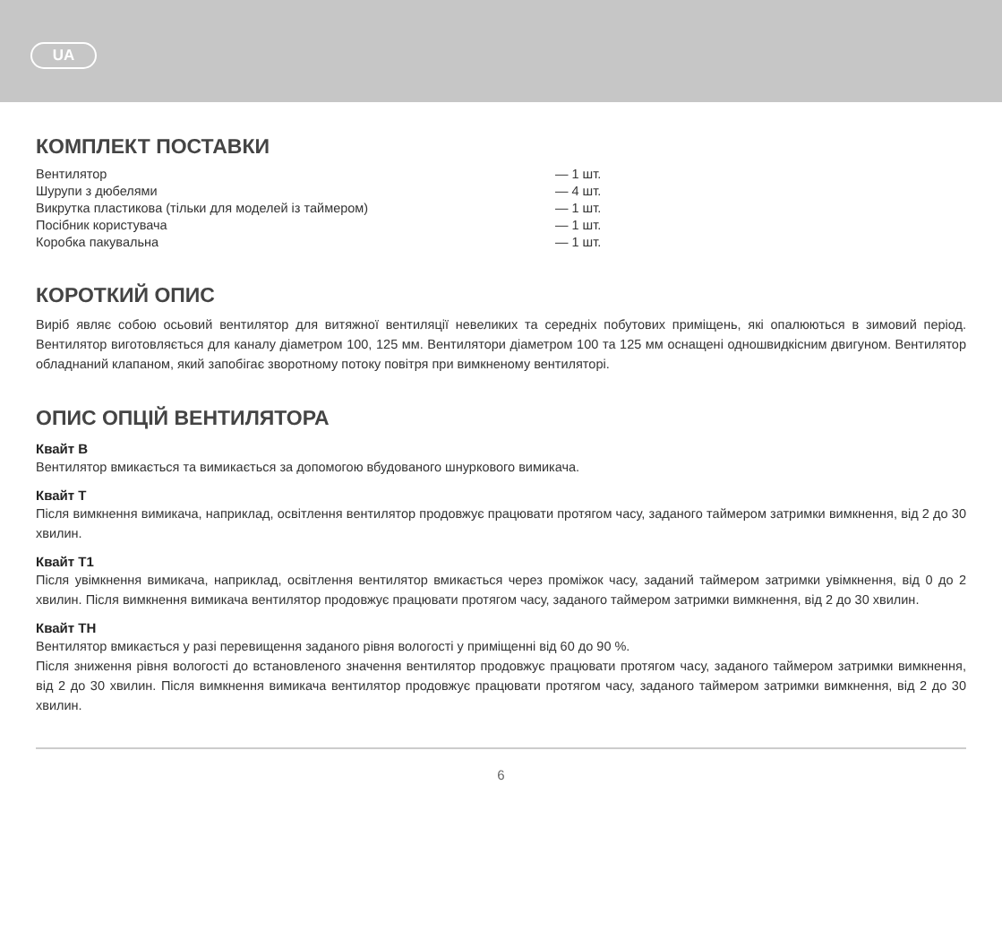UA
КОМПЛЕКТ ПОСТАВКИ
| Вентилятор | — 1 шт. |
| Шурупи з дюбелями | — 4 шт. |
| Викрутка пластикова (тільки для моделей із таймером) | — 1 шт. |
| Посібник користувача | — 1 шт. |
| Коробка пакувальна | — 1 шт. |
КОРОТКИЙ ОПИС
Виріб являє собою осьовий вентилятор для витяжної вентиляції невеликих та середніх побутових приміщень, які опалюються в зимовий період. Вентилятор виготовляється для каналу діаметром 100, 125 мм. Вентилятори діаметром 100 та 125 мм оснащені одношвидкісним двигуном. Вентилятор обладнаний клапаном, який запобігає зворотному потоку повітря при вимкненому вентиляторі.
ОПИС ОПЦІЙ ВЕНТИЛЯТОРА
Квайт В
Вентилятор вмикається та вимикається за допомогою вбудованого шнуркового вимикача.
Квайт Т
Після вимкнення вимикача, наприклад, освітлення вентилятор продовжує працювати протягом часу, заданого таймером затримки вимкнення, від 2 до 30 хвилин.
Квайт Т1
Після увімкнення вимикача, наприклад, освітлення вентилятор вмикається через проміжок часу, заданий таймером затримки увімкнення, від 0 до 2 хвилин. Після вимкнення вимикача вентилятор продовжує працювати протягом часу, заданого таймером затримки вимкнення, від 2 до 30 хвилин.
Квайт ТН
Вентилятор вмикається у разі перевищення заданого рівня вологості у приміщенні від 60 до 90 %.
Після зниження рівня вологості до встановленого значення вентилятор продовжує працювати протягом часу, заданого таймером затримки вимкнення, від 2 до 30 хвилин. Після вимкнення вимикача вентилятор продовжує працювати протягом часу, заданого таймером затримки вимкнення, від 2 до 30 хвилин.
6